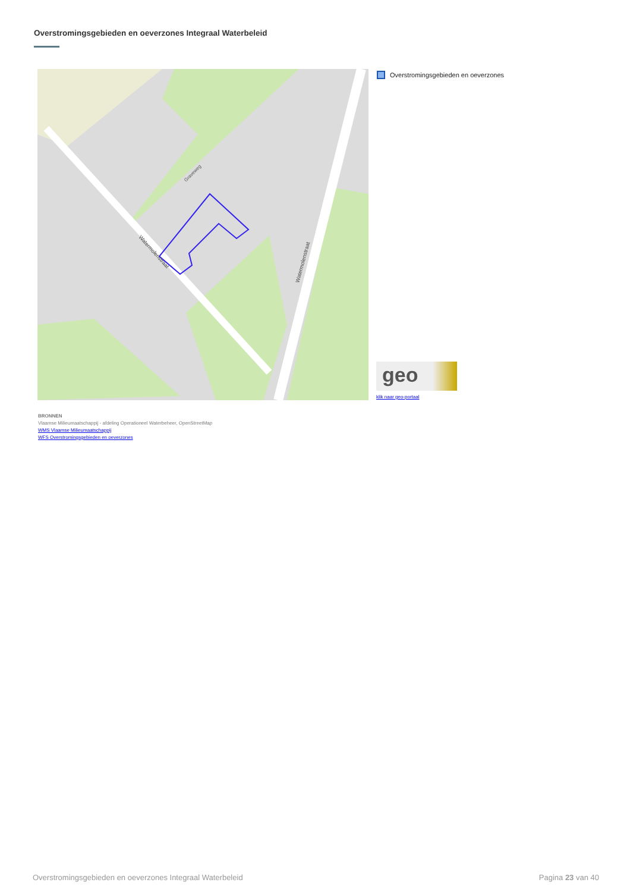Overstromingsgebieden en oeverzones Integraal Waterbeleid
Graveweg
Watermolenstraat
Watermolenstraat
Overstromingsgebieden en oeverzones
geo
klik naar geo-portaal
BRONNEN
Vlaamse Milieumaatschappij - afdeling Operationeel Waterbeheer, OpenStreetMap
WMS Vlaamse Milieumaatschappij
WFS Overstromingsgebieden en oeverzones
Overstromingsgebieden en oeverzones Integraal Waterbeleid
Pagina 23 van 40